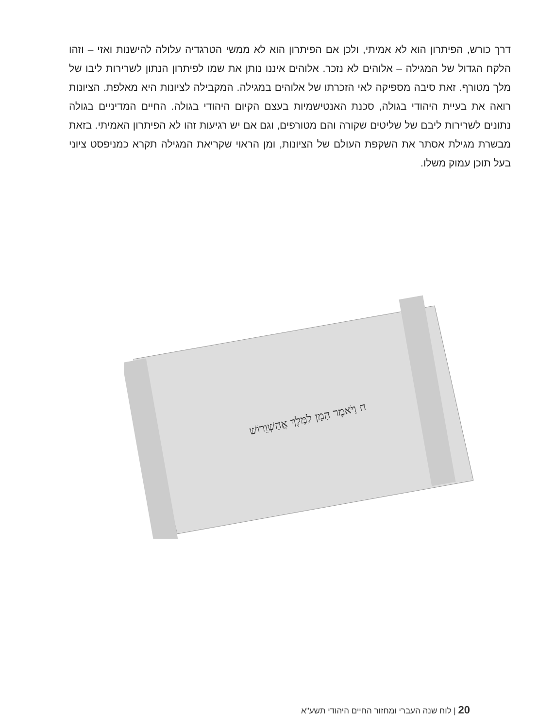דרך כורש, הפיתרון הוא לא אמיתי, ולכן אם הפיתרון הוא לא ממשי הטרגדיה עלולה להישנות ואזי – וזהו הלקח הגדול של המגילה – אלוהים לא נזכר. אלוהים איננו נותן את שמו לפיתרון הנתון לשרירות ליבו של מלך מטורף. זאת סיבה מספיקה לאי הזכרתו של אלוהים במגילה. המקבילה לציונות היא מאלפת. הציונות רואה את בעיית היהודי בגולה, סכנת האנטישמיות בעצם הקיום היהודי בגולה. החיים המדיניים בגולה נתונים לשרירות ליבם של שליטים שקורה והם מטורפים, וגם אם יש רגיעות זהו לא הפיתרון האמיתי. בזאת מבשרת מגילת אסתר את השקפת העולם של הציונות, ומן הראוי שקריאת המגילה תקרא כמניפסט ציוני בעל תוכן עמוק משלו.
ח וַיֹּאמֶר הָמָן לַמֶּלֶךְ אֲחַשְׁוֵרוֹשׁ
20 | לוח שנה העברי ומחזור החיים היהודי תשע"א